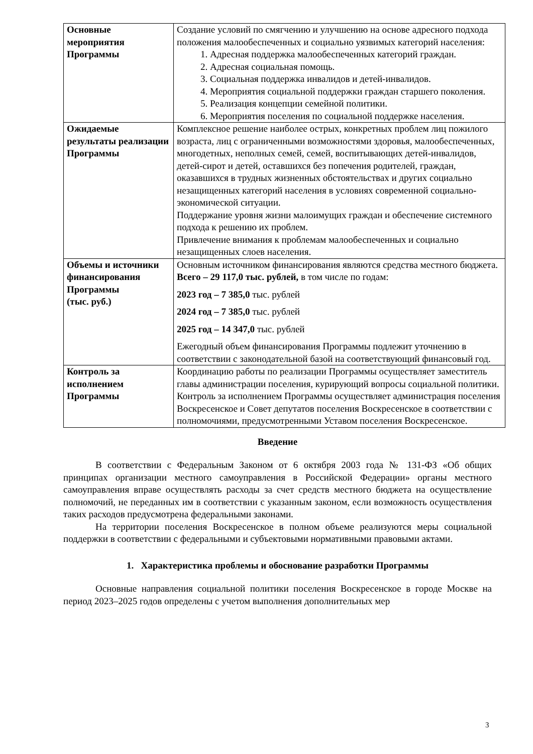| Основные мероприятия Программы | Создание условий по смягчению и улучшению на основе адресного подхода положения малообеспеченных и социально уязвимых категорий населения: 1. Адресная поддержка малообеспеченных категорий граждан. 2. Адресная социальная помощь. 3. Социальная поддержка инвалидов и детей-инвалидов. 4. Мероприятия социальной поддержки граждан старшего поколения. 5. Реализация концепции семейной политики. 6. Мероприятия поселения по социальной поддержке населения. |
| Ожидаемые результаты реализации Программы | Комплексное решение наиболее острых, конкретных проблем лиц пожилого возраста, лиц с ограниченными возможностями здоровья, малообеспеченных, многодетных, неполных семей, семей, воспитывающих детей-инвалидов, детей-сирот и детей, оставшихся без попечения родителей, граждан, оказавшихся в трудных жизненных обстоятельствах и других социально незащищенных категорий населения в условиях современной социально-экономической ситуации. Поддержание уровня жизни малоимущих граждан и обеспечение системного подхода к решению их проблем. Привлечение внимания к проблемам малообеспеченных и социально незащищенных слоев населения. |
| Объемы и источники финансирования Программы (тыс. руб.) | Основным источником финансирования являются средства местного бюджета. Всего – 29 117,0 тыс. рублей, в том числе по годам: 2023 год – 7 385,0 тыс. рублей 2024 год – 7 385,0 тыс. рублей 2025 год – 14 347,0 тыс. рублей Ежегодный объем финансирования Программы подлежит уточнению в соответствии с законодательной базой на соответствующий финансовый год. |
| Контроль за исполнением Программы | Координацию работы по реализации Программы осуществляет заместитель главы администрации поселения, курирующий вопросы социальной политики. Контроль за исполнением Программы осуществляет администрация поселения Воскресенское и Совет депутатов поселения Воскресенское в соответствии с полномочиями, предусмотренными Уставом поселения Воскресенское. |
Введение
В соответствии с Федеральным Законом от 6 октября 2003 года № 131-ФЗ «Об общих принципах организации местного самоуправления в Российской Федерации» органы местного самоуправления вправе осуществлять расходы за счет средств местного бюджета на осуществление полномочий, не переданных им в соответствии с указанным законом, если возможность осуществления таких расходов предусмотрена федеральными законами.
На территории поселения Воскресенское в полном объеме реализуются меры социальной поддержки в соответствии с федеральными и субъектовыми нормативными правовыми актами.
1. Характеристика проблемы и обоснование разработки Программы
Основные направления социальной политики поселения Воскресенское в городе Москве на период 2023–2025 годов определены с учетом выполнения дополнительных мер
3